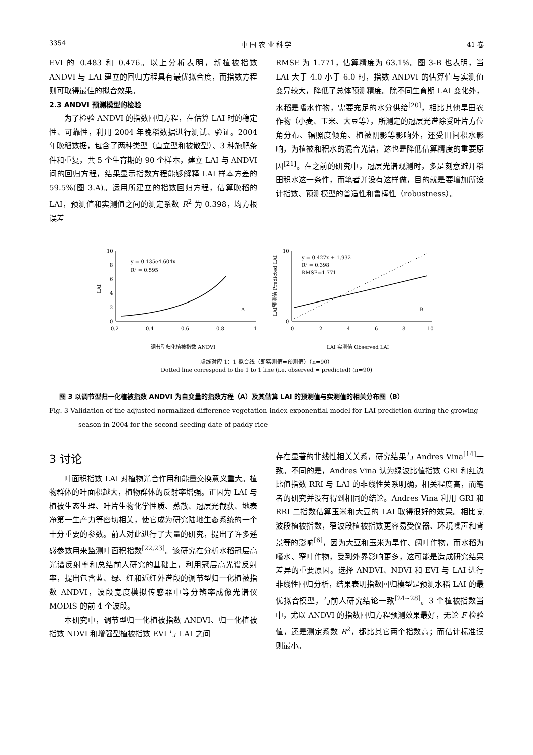3354 中 国 农 业 科 学 41 卷
EVI 的 0.483 和 0.476。以上分析表明，新植被指数 ANDVI 与 LAI 建立的回归方程具有最优拟合度，而指数方程则可取得最佳的拟合效果。
2.3 ANDVI 预测模型的检验
为了检验 ANDVI 的指数回归方程，在估算 LAI 时的稳定性、可靠性，利用 2004 年晚稻数据进行测试、验证。2004 年晚稻数据，包含了两种类型（直立型和披散型）、3 种施肥条件和重复，共 5 个生育期的 90 个样本，建立 LAI 与 ANDVI 间的回归方程，结果显示指数方程能够解释 LAI 样本方差的 59.5%(图 3.A)。运用所建立的指数回归方程，估算晚稻的 LAI，预测值和实测值之间的测定系数 R<sup>2</sup> 为 0.398，均方根误差
RMSE 为 1.771，估算精度为 63.1%。图 3-B 也表明，当 LAI 大于 4.0 小于 6.0 时，指数 ANDVI 的估算值与实测值变异较大，降低了总体预测精度。除不同生育期 LAI 变化外，水稻是嗜水作物，需要充足的水分供给<sup>[20]</sup>，相比其他旱田农作物（小麦、玉米、大豆等），所测定的冠层光谱除受叶片方位角分布、辐照度倾角、植被阴影等影响外，还受田间积水影响，为植被和积水的混合光谱，这也是降低估算精度的重要原因<sup>[21]</sup>。在之前的研究中，冠层光谱观测时，多是刻意避开稻田积水这一条件，而笔者并没有这样做，目的就是要增加所设计指数、预测模型的普适性和鲁棒性（robustness）。
LAI
10
8
6
4
2
0
0.2
0.4
0.6
0.8
1
y = 0.135e4.604x
R² = 0.595
A
调节型归化植被指数 ANDVI
LAI预测值 Predicted LAI
10
0
0
2
4
6
8
10
y = 0.427x + 1.932
R² = 0.398
RMSE=1.771
B
LAI 实测值 Observed LAI
虚线对应 1：1 拟合线（即实测值=预测值）（n=90）
Dotted line correspond to the 1 to 1 line (i.e. observed = predicted) (n=90)
图 3 以调节型归一化植被指数 ANDVI 为自变量的指数方程（A）及其估算 LAI 的预测值与实测值的相关分布图（B）
Fig. 3 Validation of the adjusted-normalized difference vegetation index exponential model for LAI prediction during the growing
season in 2004 for the second seeding date of paddy rice
3 讨论
叶面积指数 LAI 对植物光合作用和能量交换意义重大。植物群体的叶面积越大，植物群体的反射率增强。正因为 LAI 与植被生态生理、叶片生物化学性质、蒸散、冠层光截获、地表净第一生产力等密切相关，使它成为研究陆地生态系统的一个十分重要的参数。前人对此进行了大量的研究，提出了许多遥感参数用来监测叶面积指数<sup>[22,23]</sup>。该研究在分析水稻冠层高光谱反射率和总结前人研究的基础上，利用冠层高光谱反射率，提出包含蓝、绿、红和近红外谱段的调节型归一化植被指数 ANDVI，波段宽度模拟传感器中等分辨率成像光谱仪 MODIS 的前 4 个波段。
本研究中，调节型归一化植被指数 ANDVI、归一化植被指数 NDVI 和增强型植被指数 EVI 与 LAI 之间
存在显著的非线性相关关系，研究结果与 Andres Vina<sup>[14]</sup>一致。不同的是，Andres Vina 认为绿波比值指数 GRI 和红边比值指数 RRI 与 LAI 的非线性关系明确，相关程度高，而笔者的研究并没有得到相同的结论。Andres Vina 利用 GRI 和 RRI 二指数估算玉米和大豆的 LAI 取得很好的效果。相比宽波段植被指数，窄波段植被指数更容易受仪器、环境噪声和背景等的影响<sup>[6]</sup>，因为大豆和玉米为旱作、阔叶作物，而水稻为嗜水、窄叶作物，受到外界影响更多，这可能是造成研究结果差异的重要原因。选择 ANDVI、NDVI 和 EVI 与 LAI 进行非线性回归分析，结果表明指数回归模型是预测水稻 LAI 的最优拟合模型，与前人研究结论一致<sup>[24~28]</sup>。3 个植被指数当中，尤以 ANDVI 的指数回归方程预测效果最好，无论 F 检验值，还是测定系数 R<sup>2</sup>，都比其它两个指数高；而估计标准误则最小。